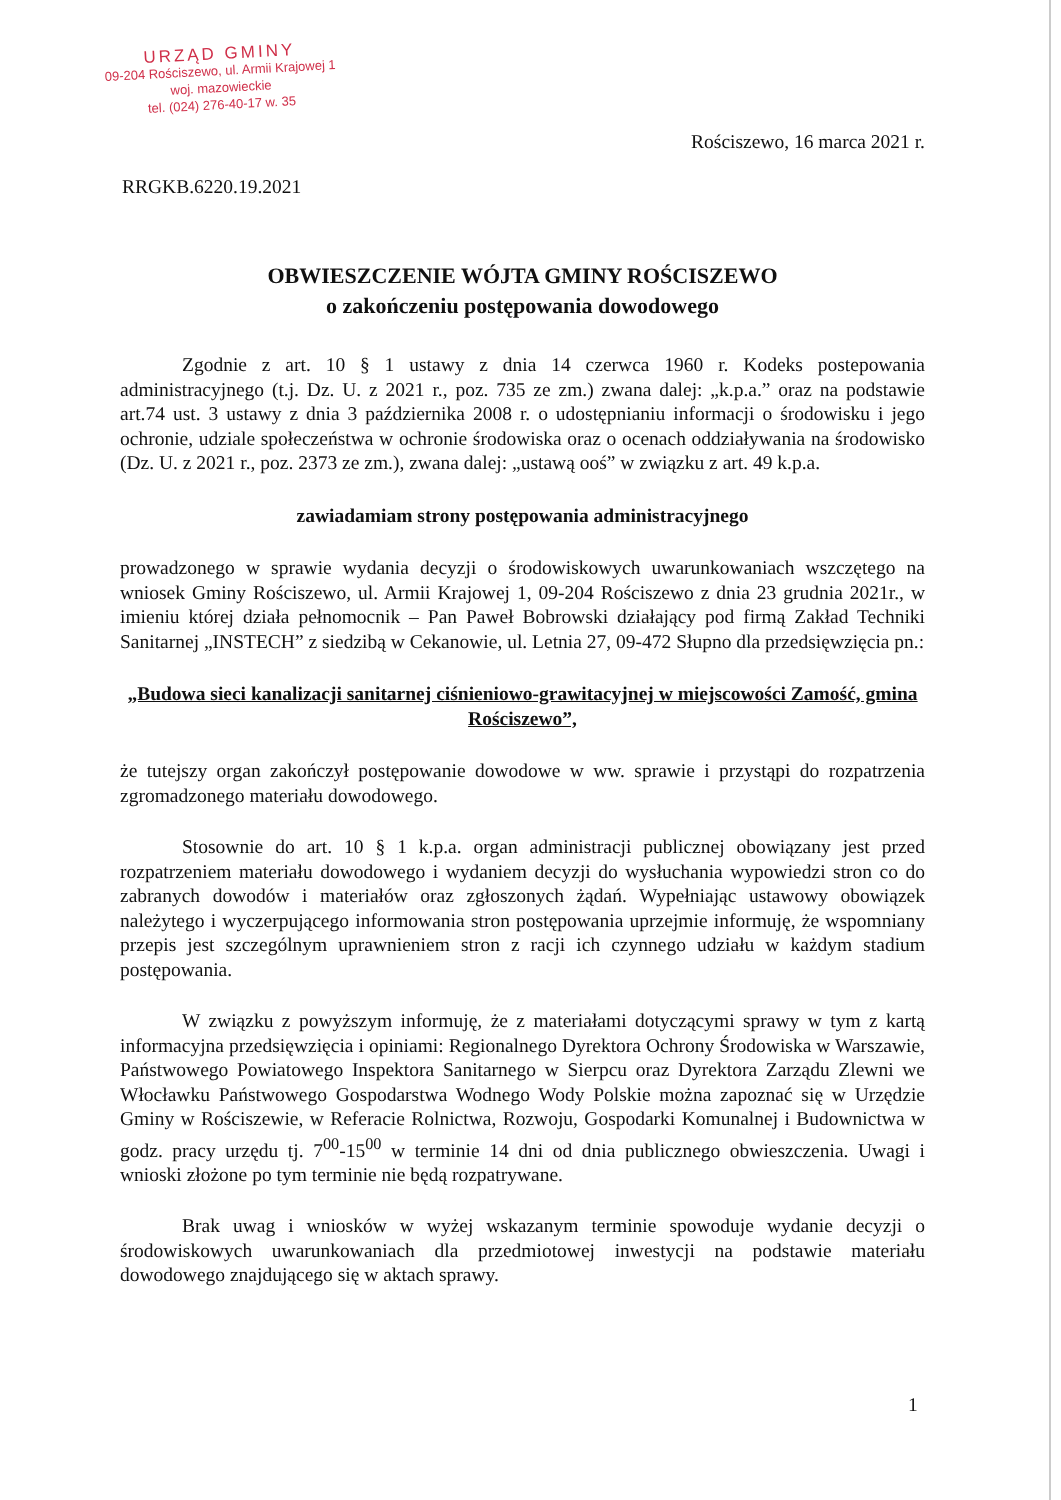URZĄD GMINY
09-204 Rościszewo, ul. Armii Krajowej 1
woj. mazowieckie
tel. (024) 276-40-17 w. 35
Rościszewo, 16 marca 2021 r.
RRGKB.6220.19.2021
OBWIESZCZENIE WÓJTA GMINY ROŚCISZEWO
o zakończeniu postępowania dowodowego
Zgodnie z art. 10 § 1 ustawy z dnia 14 czerwca 1960 r. Kodeks postepowania administracyjnego (t.j. Dz. U. z 2021 r., poz. 735 ze zm.) zwana dalej: „k.p.a.” oraz na podstawie art.74 ust. 3 ustawy z dnia 3 października 2008 r. o udostępnianiu informacji o środowisku i jego ochronie, udziale społeczeństwa w ochronie środowiska oraz o ocenach oddziaływania na środowisko (Dz. U. z 2021 r., poz. 2373 ze zm.), zwana dalej: „ustawą ooś” w związku z art. 49 k.p.a.
zawiadamiam strony postępowania administracyjnego
prowadzonego w sprawie wydania decyzji o środowiskowych uwarunkowaniach wszczętego na wniosek Gminy Rościszewo, ul. Armii Krajowej 1, 09-204 Rościszewo z dnia 23 grudnia 2021r., w imieniu której działa pełnomocnik – Pan Paweł Bobrowski działający pod firmą Zakład Techniki Sanitarnej „INSTECH” z siedzibą w Cekanowie, ul. Letnia 27, 09-472 Słupno dla przedsięwzięcia pn.:
„Budowa sieci kanalizacji sanitarnej ciśnieniowo-grawitacyjnej w miejscowości Zamość, gmina Rościszewo”,
że tutejszy organ zakończył postępowanie dowodowe w ww. sprawie i przystąpi do rozpatrzenia zgromadzonego materiału dowodowego.
Stosownie do art. 10 § 1 k.p.a. organ administracji publicznej obowiązany jest przed rozpatrzeniem materiału dowodowego i wydaniem decyzji do wysłuchania wypowiedzi stron co do zabranych dowodów i materiałów oraz zgłoszonych żądań. Wypełniając ustawowy obowiązek należytego i wyczerpującego informowania stron postępowania uprzejmie informuję, że wspomniany przepis jest szczególnym uprawnieniem stron z racji ich czynnego udziału w każdym stadium postępowania.
W związku z powyższym informuję, że z materiałami dotyczącymi sprawy w tym z kartą informacyjna przedsięwzięcia i opiniami: Regionalnego Dyrektora Ochrony Środowiska w Warszawie, Państwowego Powiatowego Inspektora Sanitarnego w Sierpcu oraz Dyrektora Zarządu Zlewni we Włocławku Państwowego Gospodarstwa Wodnego Wody Polskie można zapoznać się w Urzędzie Gminy w Rościszewie, w Referacie Rolnictwa, Rozwoju, Gospodarki Komunalnej i Budownictwa w godz. pracy urzędu tj. 7<sup>00</sup>-15<sup>00</sup> w terminie 14 dni od dnia publicznego obwieszczenia. Uwagi i wnioski złożone po tym terminie nie będą rozpatrywane.
Brak uwag i wniosków w wyżej wskazanym terminie spowoduje wydanie decyzji o środowiskowych uwarunkowaniach dla przedmiotowej inwestycji na podstawie materiału dowodowego znajdującego się w aktach sprawy.
1